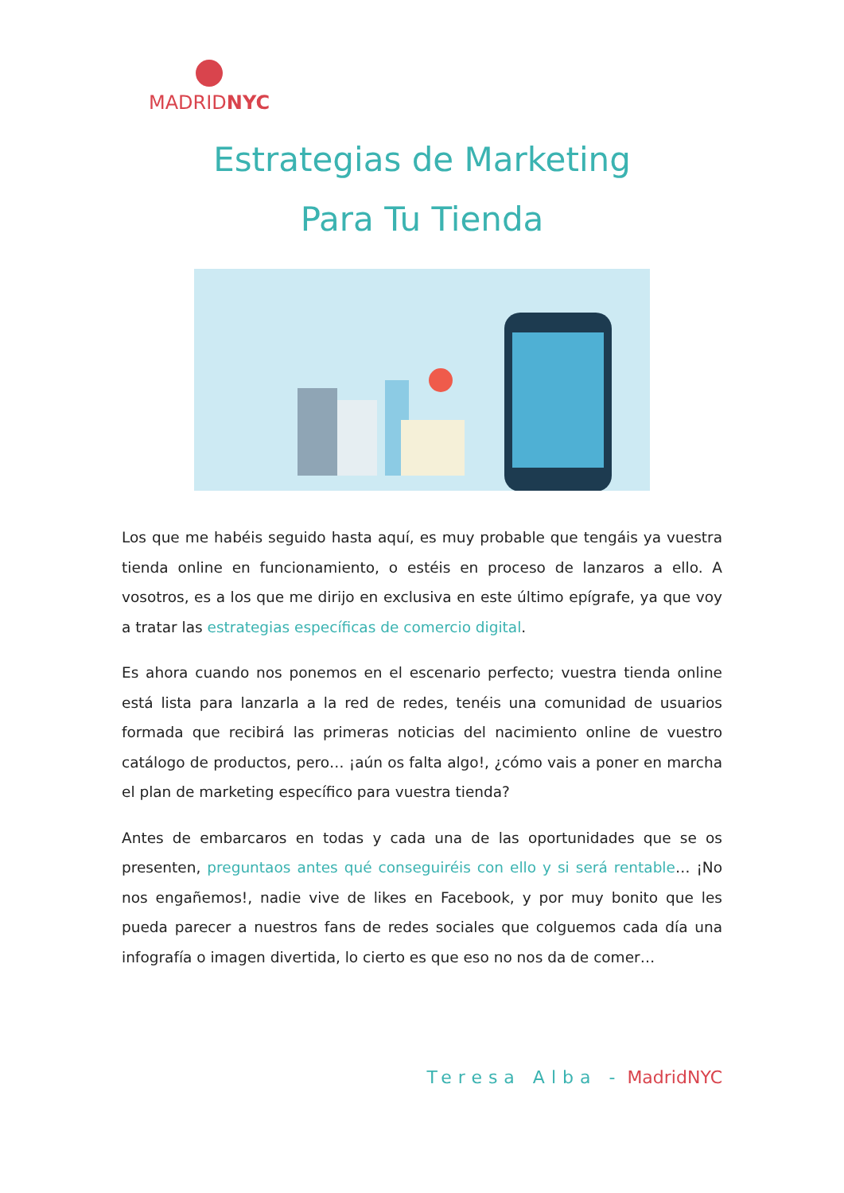MADRIDNYC
Estrategias de Marketing
Para Tu Tienda
Los que me habéis seguido hasta aquí, es muy probable que tengáis ya vuestra tienda online en funcionamiento, o estéis en proceso de lanzaros a ello. A vosotros, es a los que me dirijo en exclusiva en este último epígrafe, ya que voy a tratar las estrategias específicas de comercio digital.
Es ahora cuando nos ponemos en el escenario perfecto; vuestra tienda online está lista para lanzarla a la red de redes, tenéis una comunidad de usuarios formada que recibirá las primeras noticias del nacimiento online de vuestro catálogo de productos, pero… ¡aún os falta algo!, ¿cómo vais a poner en marcha el plan de marketing específico para vuestra tienda?
Antes de embarcaros en todas y cada una de las oportunidades que se os presenten, preguntaos antes qué conseguiréis con ello y si será rentable… ¡No nos engañemos!, nadie vive de likes en Facebook, y por muy bonito que les pueda parecer a nuestros fans de redes sociales que colguemos cada día una infografía o imagen divertida, lo cierto es que eso no nos da de comer…
Teresa Alba - MadridNYC